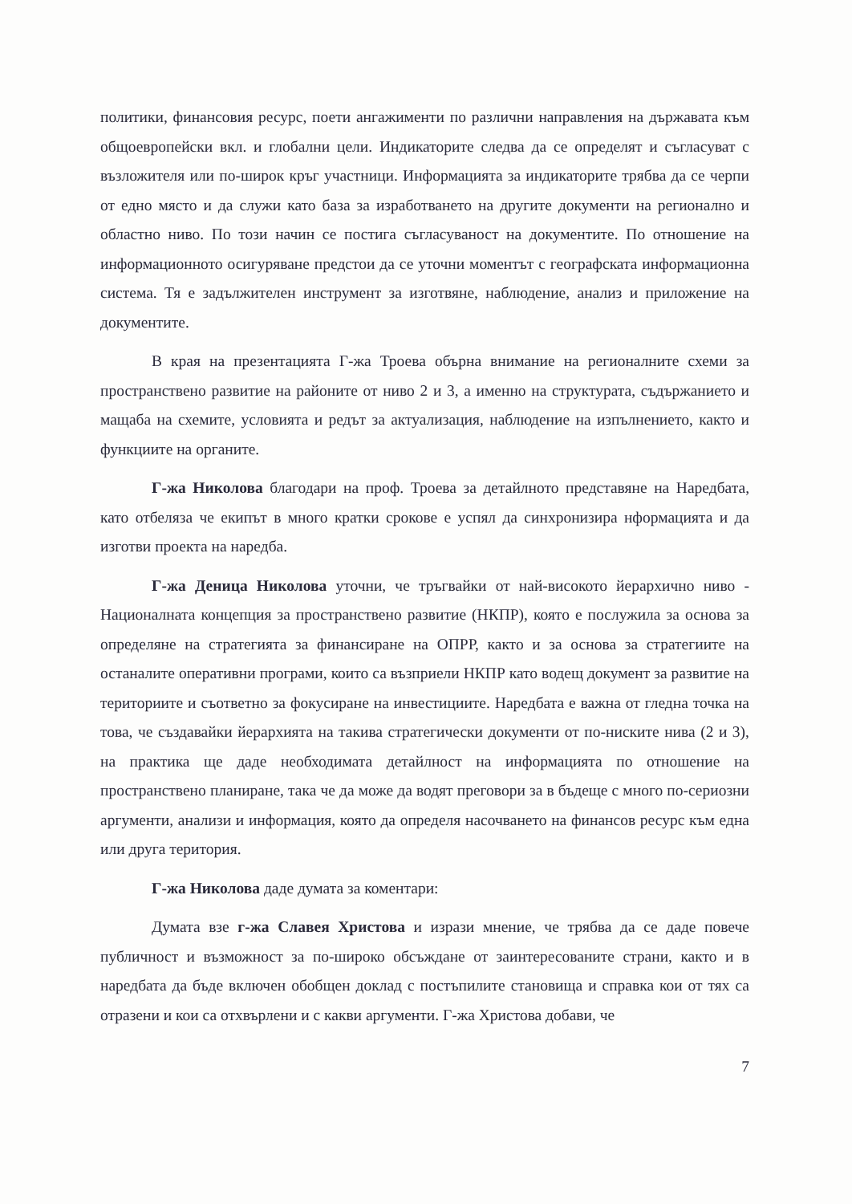политики, финансовия ресурс, поети ангажименти по различни направления на държавата към общоевропейски вкл. и глобални цели. Индикаторите следва да се определят и съгласуват с възложителя или по-широк кръг участници. Информацията за индикаторите трябва да се черпи от едно място и да служи като база за изработването на другите документи на регионално и областно ниво. По този начин се постига съгласуваност на документите. По отношение на информационното осигуряване предстои да се уточни моментът с географската информационна система. Тя е задължителен инструмент за изготвяне, наблюдение, анализ и приложение на документите.
В края на презентацията Г-жа Троева обърна внимание на регионалните схеми за пространствено развитие на районите от ниво 2 и 3, а именно на структурата, съдържанието и мащаба на схемите, условията и редът за актуализация, наблюдение на изпълнението, както и функциите на органите.
Г-жа Николова благодари на проф. Троева за детайлното представяне на Наредбата, като отбеляза че екипът в много кратки срокове е успял да синхронизира нформацията и да изготви проекта на наредба.
Г-жа Деница Николова уточни, че тръгвайки от най-високото йерархично ниво - Националната концепция за пространствено развитие (НКПР), която е послужила за основа за определяне на стратегията за финансиране на ОПРР, както и за основа за стратегиите на останалите оперативни програми, които са възприели НКПР като водещ документ за развитие на териториите и съответно за фокусиране на инвестициите. Наредбата е важна от гледна точка на това, че създавайки йерархията на такива стратегически документи от по-ниските нива (2 и 3), на практика ще даде необходимата детайлност на информацията по отношение на пространствено планиране, така че да може да водят преговори за в бъдеще с много по-сериозни аргументи, анализи и информация, която да определя насочването на финансов ресурс към една или друга територия.
Г-жа Николова даде думата за коментари:
Думата взе г-жа Славея Христова и изрази мнение, че трябва да се даде повече публичност и възможност за по-широко обсъждане от заинтересованите страни, както и в наредбата да бъде включен обобщен доклад с постъпилите становища и справка кои от тях са отразени и кои са отхвърлени и с какви аргументи. Г-жа Христова добави, че
7